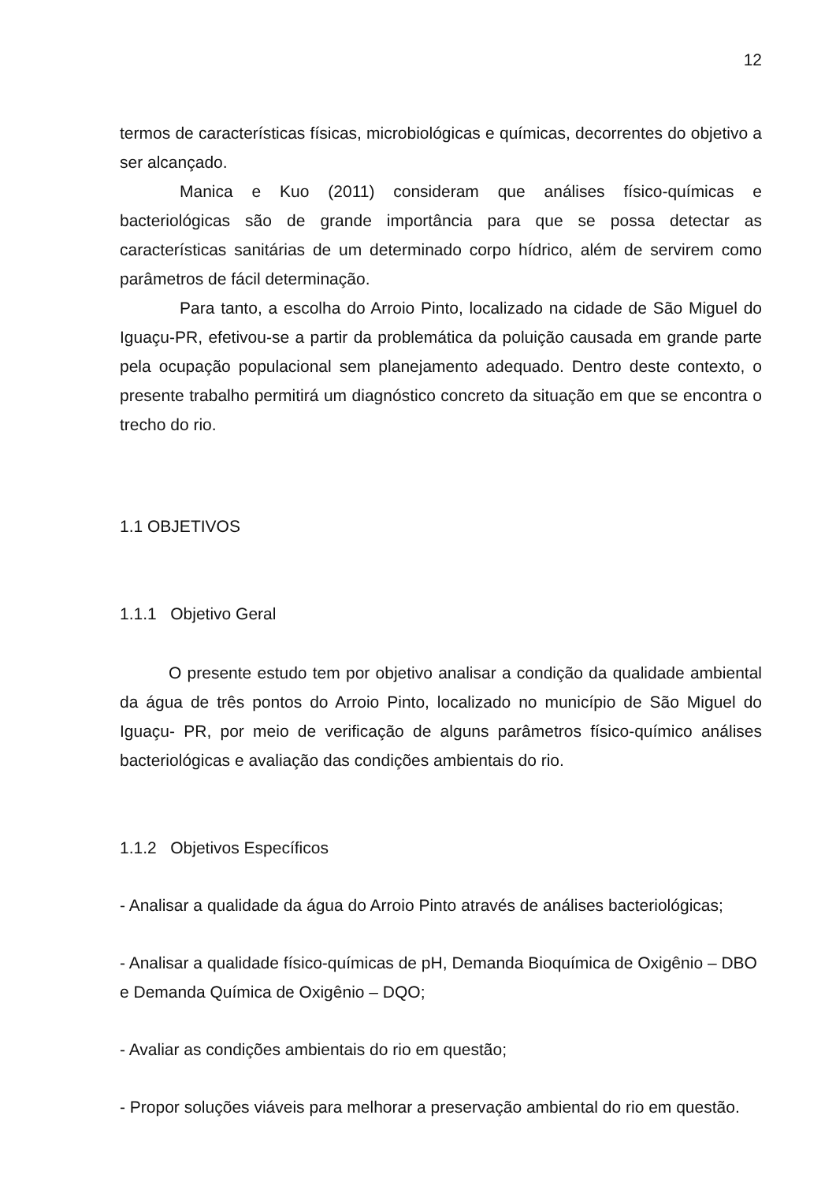12
termos de características físicas, microbiológicas e químicas, decorrentes do objetivo a ser alcançado.
Manica e Kuo (2011) consideram que análises físico-químicas e bacteriológicas são de grande importância para que se possa detectar as características sanitárias de um determinado corpo hídrico, além de servirem como parâmetros de fácil determinação.
Para tanto, a escolha do Arroio Pinto, localizado na cidade de São Miguel do Iguaçu-PR, efetivou-se a partir da problemática da poluição causada em grande parte pela ocupação populacional sem planejamento adequado. Dentro deste contexto, o presente trabalho permitirá um diagnóstico concreto da situação em que se encontra o trecho do rio.
1.1 OBJETIVOS
1.1.1 Objetivo Geral
O presente estudo tem por objetivo analisar a condição da qualidade ambiental da água de três pontos do Arroio Pinto, localizado no município de São Miguel do Iguaçu- PR, por meio de verificação de alguns parâmetros físico-químico análises bacteriológicas e avaliação das condições ambientais do rio.
1.1.2 Objetivos Específicos
- Analisar a qualidade da água do Arroio Pinto através de análises bacteriológicas;
- Analisar a qualidade físico-químicas de pH, Demanda Bioquímica de Oxigênio – DBO e Demanda Química de Oxigênio – DQO;
- Avaliar as condições ambientais do rio em questão;
- Propor soluções viáveis para melhorar a preservação ambiental do rio em questão.